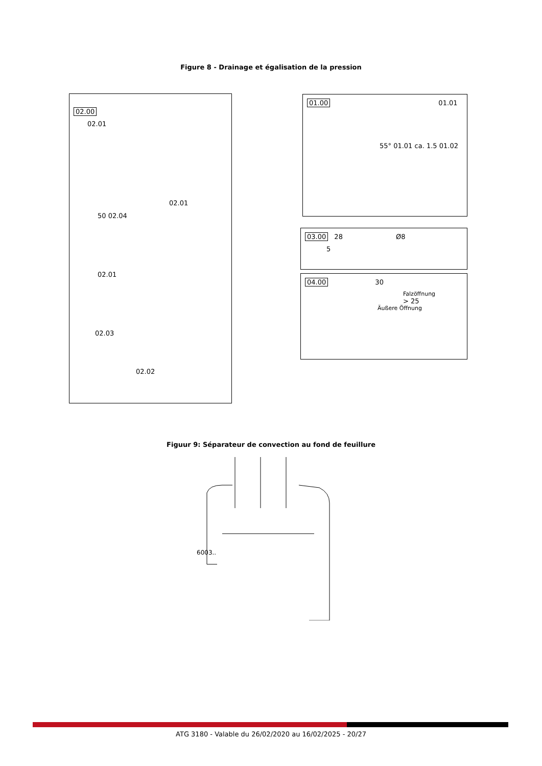Figure 8 - Drainage et égalisation de la pression
02.00
02.01
02.01
50 02.04
02.01
02.03
02.02
01.00 01.01
55° 01.01 ca. 1.5 01.02
03.00 28 Ø8
5
04.00 30
Falzöffnung
> 25
Äußere Öffnung
Figuur 9: Séparateur de convection au fond de feuillure
6003..
ATG 3180 - Valable du 26/02/2020 au 16/02/2025 - 20/27